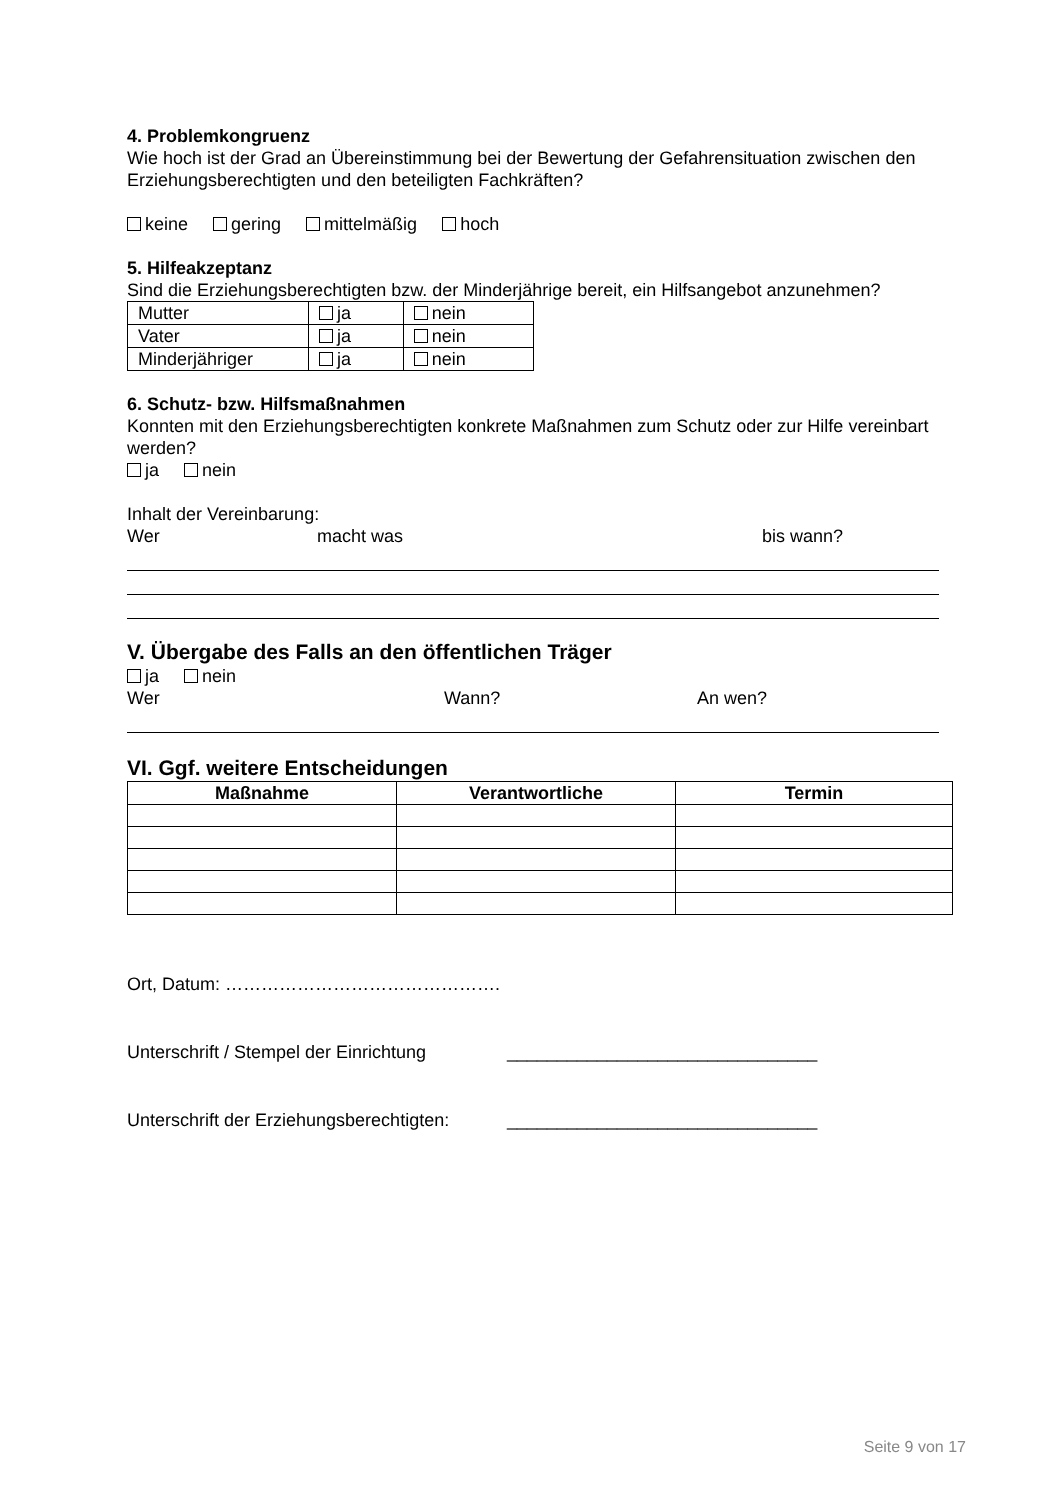4. Problemkongruenz
Wie hoch ist der Grad an Übereinstimmung bei der Bewertung der Gefahrensituation zwischen den Erziehungsberechtigten und den beteiligten Fachkräften?
keine gering mittelmäßig hoch
5. Hilfeakzeptanz
Sind die Erziehungsberechtigten bzw. der Minderjährige bereit, ein Hilfsangebot anzunehmen?
| Mutter | ja | nein |
| Vater | ja | nein |
| Minderjähriger | ja | nein |
6. Schutz- bzw. Hilfsmaßnahmen
Konnten mit den Erziehungsberechtigten konkrete Maßnahmen zum Schutz oder zur Hilfe vereinbart werden?
ja nein
Inhalt der Vereinbarung:
Wer macht was bis wann?
V. Übergabe des Falls an den öffentlichen Träger
ja nein
Wer Wann? An wen?
VI. Ggf. weitere Entscheidungen
| Maßnahme | Verantwortliche | Termin |
| --- | --- | --- |
Ort, Datum: ……………………………………….
Unterschrift / Stempel der Einrichtung _______________________________
Unterschrift der Erziehungsberechtigten: _______________________________
Seite 9 von 17